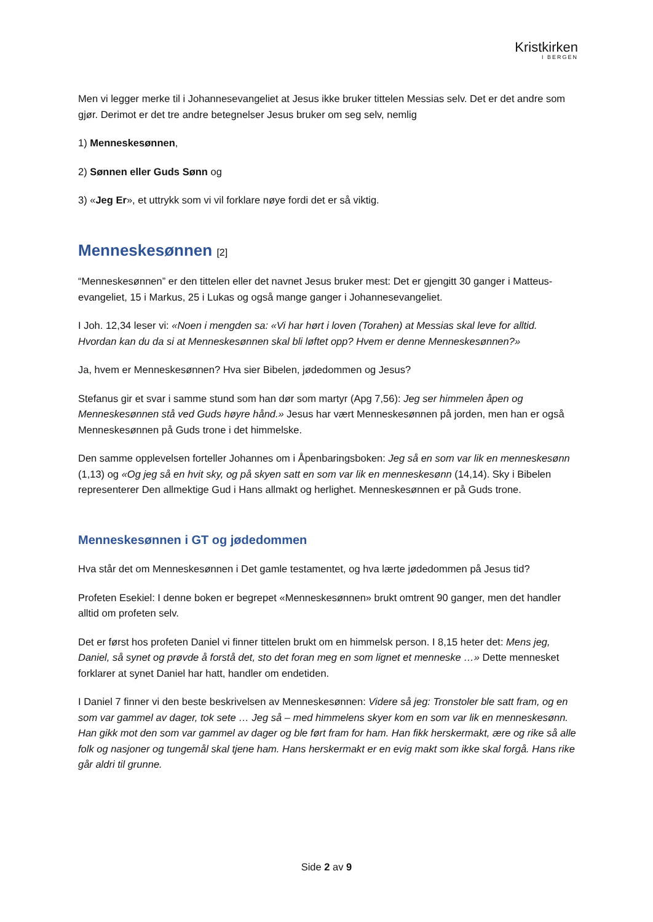Kristkirken
I BERGEN
Men vi legger merke til i Johannesevangeliet at Jesus ikke bruker tittelen Messias selv. Det er det andre som gjør. Derimot er det tre andre betegnelser Jesus bruker om seg selv, nemlig
1) Menneskesønnen,
2) Sønnen eller Guds Sønn og
3) «Jeg Er», et uttrykk som vi vil forklare nøye fordi det er så viktig.
Menneskesønnen [2]
“Menneskesønnen” er den tittelen eller det navnet Jesus bruker mest: Det er gjengitt 30 ganger i Matteus-evangeliet, 15 i Markus, 25 i Lukas og også mange ganger i Johannesevangeliet.
I Joh. 12,34 leser vi: «Noen i mengden sa: «Vi har hørt i loven (Torahen) at Messias skal leve for alltid. Hvordan kan du da si at Menneskesønnen skal bli løftet opp? Hvem er denne Menneskesønnen?»
Ja, hvem er Menneskesønnen? Hva sier Bibelen, jødedommen og Jesus?
Stefanus gir et svar i samme stund som han dør som martyr (Apg 7,56): Jeg ser himmelen åpen og Menneskesønnen stå ved Guds høyre hånd.» Jesus har vært Menneskesønnen på jorden, men han er også Menneskesønnen på Guds trone i det himmelske.
Den samme opplevelsen forteller Johannes om i Åpenbaringsboken: Jeg så en som var lik en menneskesønn (1,13) og «Og jeg så en hvit sky, og på skyen satt en som var lik en menneskesønn (14,14). Sky i Bibelen representerer Den allmektige Gud i Hans allmakt og herlighet. Menneskesønnen er på Guds trone.
Menneskesønnen i GT og jødedommen
Hva står det om Menneskesønnen i Det gamle testamentet, og hva lærte jødedommen på Jesus tid?
Profeten Esekiel: I denne boken er begrepet «Menneskesønnen» brukt omtrent 90 ganger, men det handler alltid om profeten selv.
Det er først hos profeten Daniel vi finner tittelen brukt om en himmelsk person. I 8,15 heter det: Mens jeg, Daniel, så synet og prøvde å forstå det, sto det foran meg en som lignet et menneske …» Dette mennesket forklarer at synet Daniel har hatt, handler om endetiden.
I Daniel 7 finner vi den beste beskrivelsen av Menneskesønnen: Videre så jeg: Tronstoler ble satt fram, og en som var gammel av dager, tok sete … Jeg så – med himmelens skyer kom en som var lik en menneskesønn. Han gikk mot den som var gammel av dager og ble ført fram for ham. Han fikk herskermakt, ære og rike så alle folk og nasjoner og tungemål skal tjene ham. Hans herskermakt er en evig makt som ikke skal forgå. Hans rike går aldri til grunne.
Side 2 av 9